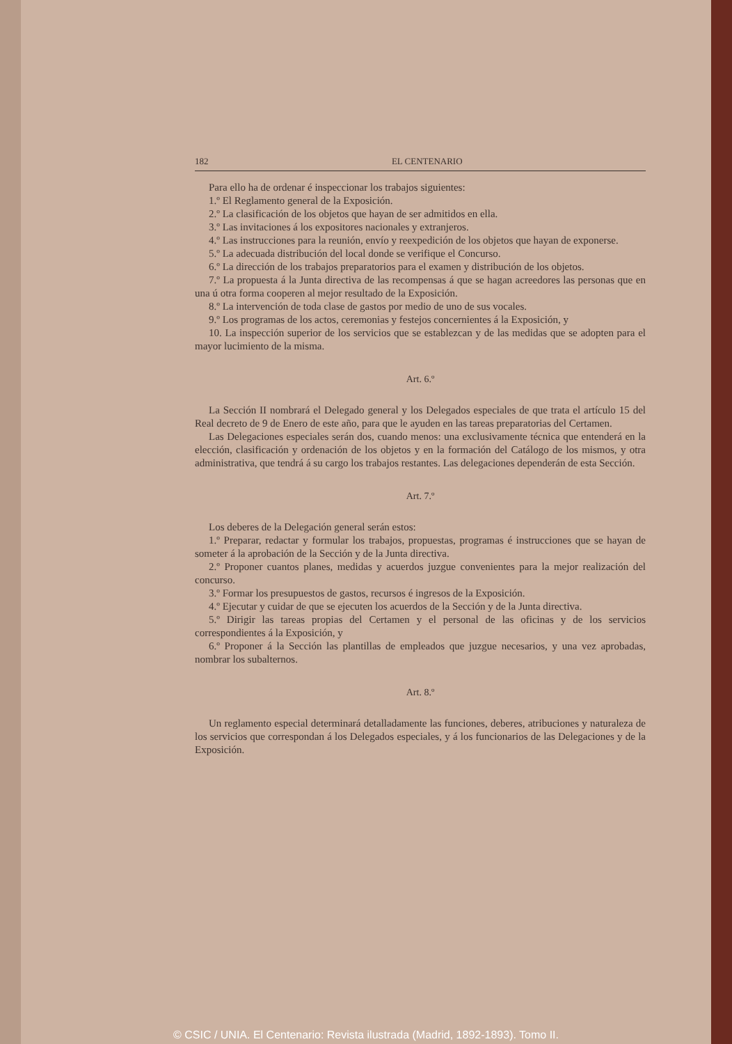182 EL CENTENARIO
Para ello ha de ordenar é inspeccionar los trabajos siguientes:
1.º El Reglamento general de la Exposición.
2.º La clasificación de los objetos que hayan de ser admitidos en ella.
3.º Las invitaciones á los expositores nacionales y extranjeros.
4.º Las instrucciones para la reunión, envío y reexpedición de los objetos que hayan de exponerse.
5.º La adecuada distribución del local donde se verifique el Concurso.
6.º La dirección de los trabajos preparatorios para el examen y distribución de los objetos.
7.º La propuesta á la Junta directiva de las recompensas á que se hagan acreedores las personas que en una ú otra forma cooperen al mejor resultado de la Exposición.
8.º La intervención de toda clase de gastos por medio de uno de sus vocales.
9.º Los programas de los actos, ceremonias y festejos concernientes á la Exposición, y
10. La inspección superior de los servicios que se establezcan y de las medidas que se adopten para el mayor lucimiento de la misma.
Art. 6.º
La Sección II nombrará el Delegado general y los Delegados especiales de que trata el artículo 15 del Real decreto de 9 de Enero de este año, para que le ayuden en las tareas preparatorias del Certamen.
Las Delegaciones especiales serán dos, cuando menos: una exclusivamente técnica que entenderá en la elección, clasificación y ordenación de los objetos y en la formación del Catálogo de los mismos, y otra administrativa, que tendrá á su cargo los trabajos restantes. Las delegaciones dependerán de esta Sección.
Art. 7.º
Los deberes de la Delegación general serán estos:
1.º Preparar, redactar y formular los trabajos, propuestas, programas é instrucciones que se hayan de someter á la aprobación de la Sección y de la Junta directiva.
2.º Proponer cuantos planes, medidas y acuerdos juzgue convenientes para la mejor realización del concurso.
3.º Formar los presupuestos de gastos, recursos é ingresos de la Exposición.
4.º Ejecutar y cuidar de que se ejecuten los acuerdos de la Sección y de la Junta directiva.
5.º Dirigir las tareas propias del Certamen y el personal de las oficinas y de los servicios correspondientes á la Exposición, y
6.º Proponer á la Sección las plantillas de empleados que juzgue necesarios, y una vez aprobadas, nombrar los subalternos.
Art. 8.º
Un reglamento especial determinará detalladamente las funciones, deberes, atribuciones y naturaleza de los servicios que correspondan á los Delegados especiales, y á los funcionarios de las Delegaciones y de la Exposición.
© CSIC / UNIA. El Centenario: Revista ilustrada (Madrid, 1892-1893). Tomo II.